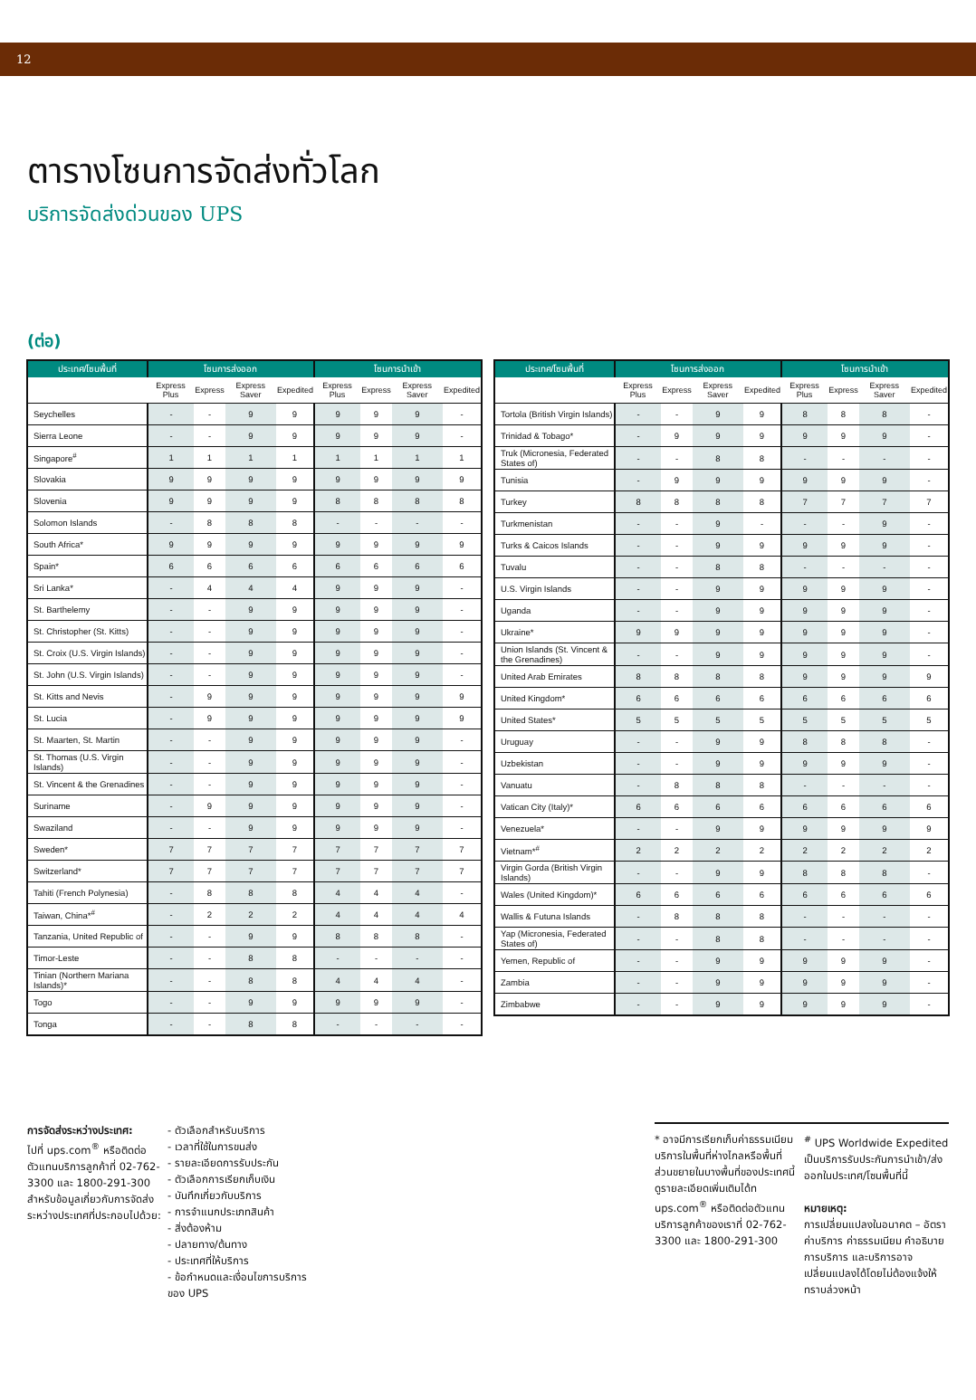12
ตารางโซนการจัดส่งทั่วโลก
บริการจัดส่งด่วนของ UPS
(ต่อ)
| ประเทศ/โซนพื้นที่ | โซนการส่งออก | | | | โซนการนำเข้า | | | |
| --- | --- | --- | --- | --- | --- | --- | --- | --- |
| | Express Plus | Express | Express Saver | Expedited | Express Plus | Express | Express Saver | Expedited |
| Seychelles | - | - | 9 | 9 | 9 | 9 | 9 | - |
| Sierra Leone | - | - | 9 | 9 | 9 | 9 | 9 | - |
| Singapore<sup>#</sup> | 1 | 1 | 1 | 1 | 1 | 1 | 1 | 1 |
| Slovakia | 9 | 9 | 9 | 9 | 9 | 9 | 9 | 9 |
| Slovenia | 9 | 9 | 9 | 9 | 8 | 8 | 8 | 8 |
| Solomon Islands | - | 8 | 8 | 8 | - | - | - | - |
| South Africa* | 9 | 9 | 9 | 9 | 9 | 9 | 9 | 9 |
| Spain* | 6 | 6 | 6 | 6 | 6 | 6 | 6 | 6 |
| Sri Lanka* | - | 4 | 4 | 4 | 9 | 9 | 9 | - |
| St. Barthelemy | - | - | 9 | 9 | 9 | 9 | 9 | - |
| St. Christopher (St. Kitts) | - | - | 9 | 9 | 9 | 9 | 9 | - |
| St. Croix (U.S. Virgin Islands) | - | - | 9 | 9 | 9 | 9 | 9 | - |
| St. John (U.S. Virgin Islands) | - | - | 9 | 9 | 9 | 9 | 9 | - |
| St. Kitts and Nevis | - | 9 | 9 | 9 | 9 | 9 | 9 | 9 |
| St. Lucia | - | 9 | 9 | 9 | 9 | 9 | 9 | 9 |
| St. Maarten, St. Martin | - | - | 9 | 9 | 9 | 9 | 9 | - |
| St. Thomas (U.S. Virgin Islands) | - | - | 9 | 9 | 9 | 9 | 9 | - |
| St. Vincent & the Grenadines | - | - | 9 | 9 | 9 | 9 | 9 | - |
| Suriname | - | 9 | 9 | 9 | 9 | 9 | 9 | - |
| Swaziland | - | - | 9 | 9 | 9 | 9 | 9 | - |
| Sweden* | 7 | 7 | 7 | 7 | 7 | 7 | 7 | 7 |
| Switzerland* | 7 | 7 | 7 | 7 | 7 | 7 | 7 | 7 |
| Tahiti (French Polynesia) | - | 8 | 8 | 8 | 4 | 4 | 4 | - |
| Taiwan, China*<sup>#</sup> | - | 2 | 2 | 2 | 4 | 4 | 4 | 4 |
| Tanzania, United Republic of | - | - | 9 | 9 | 8 | 8 | 8 | - |
| Timor-Leste | - | - | 8 | 8 | - | - | - | - |
| Tinian (Northern Mariana Islands)* | - | - | 8 | 8 | 4 | 4 | 4 | - |
| Togo | - | - | 9 | 9 | 9 | 9 | 9 | - |
| Tonga | - | - | 8 | 8 | - | - | - | - |
| ประเทศ/โซนพื้นที่ | โซนการส่งออก | | | | โซนการนำเข้า | | | |
| --- | --- | --- | --- | --- | --- | --- | --- | --- |
| | Express Plus | Express | Express Saver | Expedited | Express Plus | Express | Express Saver | Expedited |
| Tortola (British Virgin Islands) | - | - | 9 | 9 | 8 | 8 | 8 | - |
| Trinidad & Tobago* | - | 9 | 9 | 9 | 9 | 9 | 9 | - |
| Truk (Micronesia, Federated States of) | - | - | 8 | 8 | - | - | - | - |
| Tunisia | - | 9 | 9 | 9 | 9 | 9 | 9 | - |
| Turkey | 8 | 8 | 8 | 8 | 7 | 7 | 7 | 7 |
| Turkmenistan | - | - | 9 | - | - | - | 9 | - |
| Turks & Caicos Islands | - | - | 9 | 9 | 9 | 9 | 9 | - |
| Tuvalu | - | - | 8 | 8 | - | - | - | - |
| U.S. Virgin Islands | - | - | 9 | 9 | 9 | 9 | 9 | - |
| Uganda | - | - | 9 | 9 | 9 | 9 | 9 | - |
| Ukraine* | 9 | 9 | 9 | 9 | 9 | 9 | 9 | - |
| Union Islands (St. Vincent & the Grenadines) | - | - | 9 | 9 | 9 | 9 | 9 | - |
| United Arab Emirates | 8 | 8 | 8 | 8 | 9 | 9 | 9 | 9 |
| United Kingdom* | 6 | 6 | 6 | 6 | 6 | 6 | 6 | 6 |
| United States* | 5 | 5 | 5 | 5 | 5 | 5 | 5 | 5 |
| Uruguay | - | - | 9 | 9 | 8 | 8 | 8 | - |
| Uzbekistan | - | - | 9 | 9 | 9 | 9 | 9 | - |
| Vanuatu | - | 8 | 8 | 8 | - | - | - | - |
| Vatican City (Italy)* | 6 | 6 | 6 | 6 | 6 | 6 | 6 | 6 |
| Venezuela* | - | - | 9 | 9 | 9 | 9 | 9 | 9 |
| Vietnam*<sup>#</sup> | 2 | 2 | 2 | 2 | 2 | 2 | 2 | 2 |
| Virgin Gorda (British Virgin Islands) | - | - | 9 | 9 | 8 | 8 | 8 | - |
| Wales (United Kingdom)* | 6 | 6 | 6 | 6 | 6 | 6 | 6 | 6 |
| Wallis & Futuna Islands | - | 8 | 8 | 8 | - | - | - | - |
| Yap (Micronesia, Federated States of) | - | - | 8 | 8 | - | - | - | - |
| Yemen, Republic of | - | - | 9 | 9 | 9 | 9 | 9 | - |
| Zambia | - | - | 9 | 9 | 9 | 9 | 9 | - |
| Zimbabwe | - | - | 9 | 9 | 9 | 9 | 9 | - |
การจัดส่งระหว่างประเทศ:
ไปที่ ups.com<sup>®</sup> หรือติดต่อตัวแทนบริการลูกค้าที่ 02-762-3300 และ 1800-291-300 สำหรับข้อมูลเกี่ยวกับการจัดส่งระหว่างประเทศที่ประกอบไปด้วย:
- ตัวเลือกสำหรับบริการ
- เวลาที่ใช้ในการขนส่ง
- รายละเอียดการรับประกัน
- ตัวเลือกการเรียกเก็บเงิน
- บันทึกเกี่ยวกับบริการ
- การจำแนกประเภทสินค้า
- สิ่งต้องห้าม
- ปลายทาง/ต้นทาง
- ประเทศที่ให้บริการ
- ข้อกำหนดและเงื่อนไขการบริการของ UPS
* อาจมีการเรียกเก็บค่าธรรมเนียมบริการในพื้นที่ห่างไกลหรือพื้นที่ส่วนขยายในบางพื้นที่ของประเทศนี้ดูรายละเอียดเพิ่มเติมได้ท ups.com<sup>®</sup> หรือติดต่อตัวแทนบริการลูกค้าของเราที่ 02-762-3300 และ 1800-291-300
<sup>#</sup> UPS Worldwide Expedited เป็นบริการรับประกันการนำเข้า/ส่งออกในประเทศ/โซนพื้นที่นี้
หมายเหตุ:
การเปลี่ยนแปลงในอนาคต – อัตราค่าบริการ ค่าธรรมเนียม คำอธิบายการบริการ และบริการอาจเปลี่ยนแปลงได้โดยไม่ต้องแจ้งให้ทราบล่วงหน้า